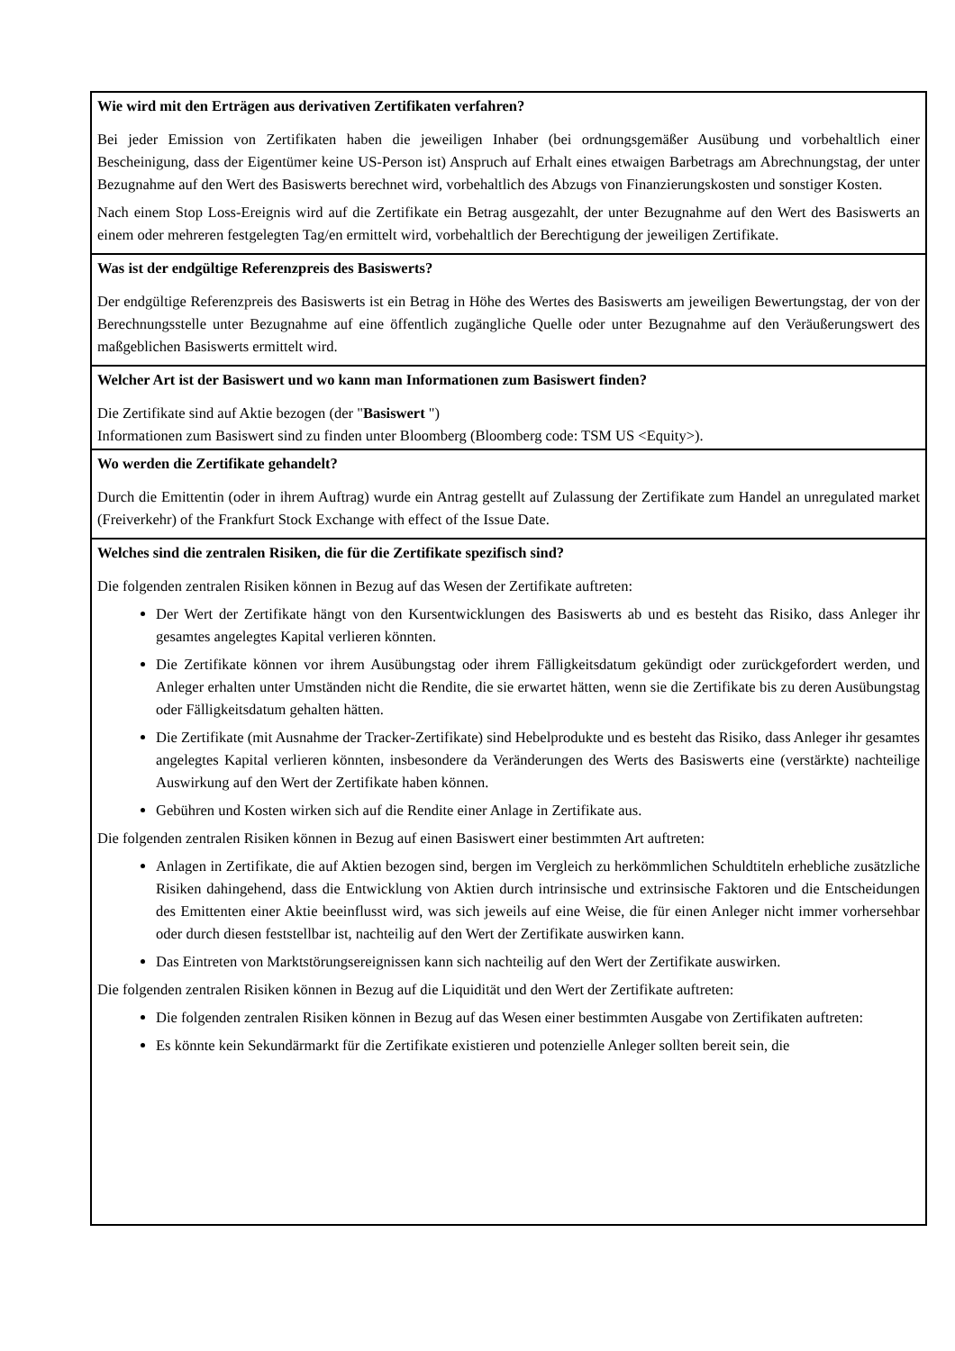Wie wird mit den Erträgen aus derivativen Zertifikaten verfahren?
Bei jeder Emission von Zertifikaten haben die jeweiligen Inhaber (bei ordnungsgemäßer Ausübung und vorbehaltlich einer Bescheinigung, dass der Eigentümer keine US-Person ist) Anspruch auf Erhalt eines etwaigen Barbetrags am Abrechnungstag, der unter Bezugnahme auf den Wert des Basiswerts berechnet wird, vorbehaltlich des Abzugs von Finanzierungskosten und sonstiger Kosten.
Nach einem Stop Loss-Ereignis wird auf die Zertifikate ein Betrag ausgezahlt, der unter Bezugnahme auf den Wert des Basiswerts an einem oder mehreren festgelegten Tag/en ermittelt wird, vorbehaltlich der Berechtigung der jeweiligen Zertifikate.
Was ist der endgültige Referenzpreis des Basiswerts?
Der endgültige Referenzpreis des Basiswerts ist ein Betrag in Höhe des Wertes des Basiswerts am jeweiligen Bewertungstag, der von der Berechnungsstelle unter Bezugnahme auf eine öffentlich zugängliche Quelle oder unter Bezugnahme auf den Veräußerungswert des maßgeblichen Basiswerts ermittelt wird.
Welcher Art ist der Basiswert und wo kann man Informationen zum Basiswert finden?
Die Zertifikate sind auf Aktie bezogen (der "Basiswert ")
Informationen zum Basiswert sind zu finden unter Bloomberg (Bloomberg code: TSM US <Equity>).
Wo werden die Zertifikate gehandelt?
Durch die Emittentin (oder in ihrem Auftrag) wurde ein Antrag gestellt auf Zulassung der Zertifikate zum Handel an unregulated market (Freiverkehr) of the Frankfurt Stock Exchange with effect of the Issue Date.
Welches sind die zentralen Risiken, die für die Zertifikate spezifisch sind?
Die folgenden zentralen Risiken können in Bezug auf das Wesen der Zertifikate auftreten:
Der Wert der Zertifikate hängt von den Kursentwicklungen des Basiswerts ab und es besteht das Risiko, dass Anleger ihr gesamtes angelegtes Kapital verlieren könnten.
Die Zertifikate können vor ihrem Ausübungstag oder ihrem Fälligkeitsdatum gekündigt oder zurückgefordert werden, und Anleger erhalten unter Umständen nicht die Rendite, die sie erwartet hätten, wenn sie die Zertifikate bis zu deren Ausübungstag oder Fälligkeitsdatum gehalten hätten.
Die Zertifikate (mit Ausnahme der Tracker-Zertifikate) sind Hebelprodukte und es besteht das Risiko, dass Anleger ihr gesamtes angelegtes Kapital verlieren könnten, insbesondere da Veränderungen des Werts des Basiswerts eine (verstärkte) nachteilige Auswirkung auf den Wert der Zertifikate haben können.
Gebühren und Kosten wirken sich auf die Rendite einer Anlage in Zertifikate aus.
Die folgenden zentralen Risiken können in Bezug auf einen Basiswert einer bestimmten Art auftreten:
Anlagen in Zertifikate, die auf Aktien bezogen sind, bergen im Vergleich zu herkömmlichen Schuldtiteln erhebliche zusätzliche Risiken dahingehend, dass die Entwicklung von Aktien durch intrinsische und extrinsische Faktoren und die Entscheidungen des Emittenten einer Aktie beeinflusst wird, was sich jeweils auf eine Weise, die für einen Anleger nicht immer vorhersehbar oder durch diesen feststellbar ist, nachteilig auf den Wert der Zertifikate auswirken kann.
Das Eintreten von Marktstörungsereignissen kann sich nachteilig auf den Wert der Zertifikate auswirken.
Die folgenden zentralen Risiken können in Bezug auf die Liquidität und den Wert der Zertifikate auftreten:
Die folgenden zentralen Risiken können in Bezug auf das Wesen einer bestimmten Ausgabe von Zertifikaten auftreten:
Es könnte kein Sekundärmarkt für die Zertifikate existieren und potenzielle Anleger sollten bereit sein, die